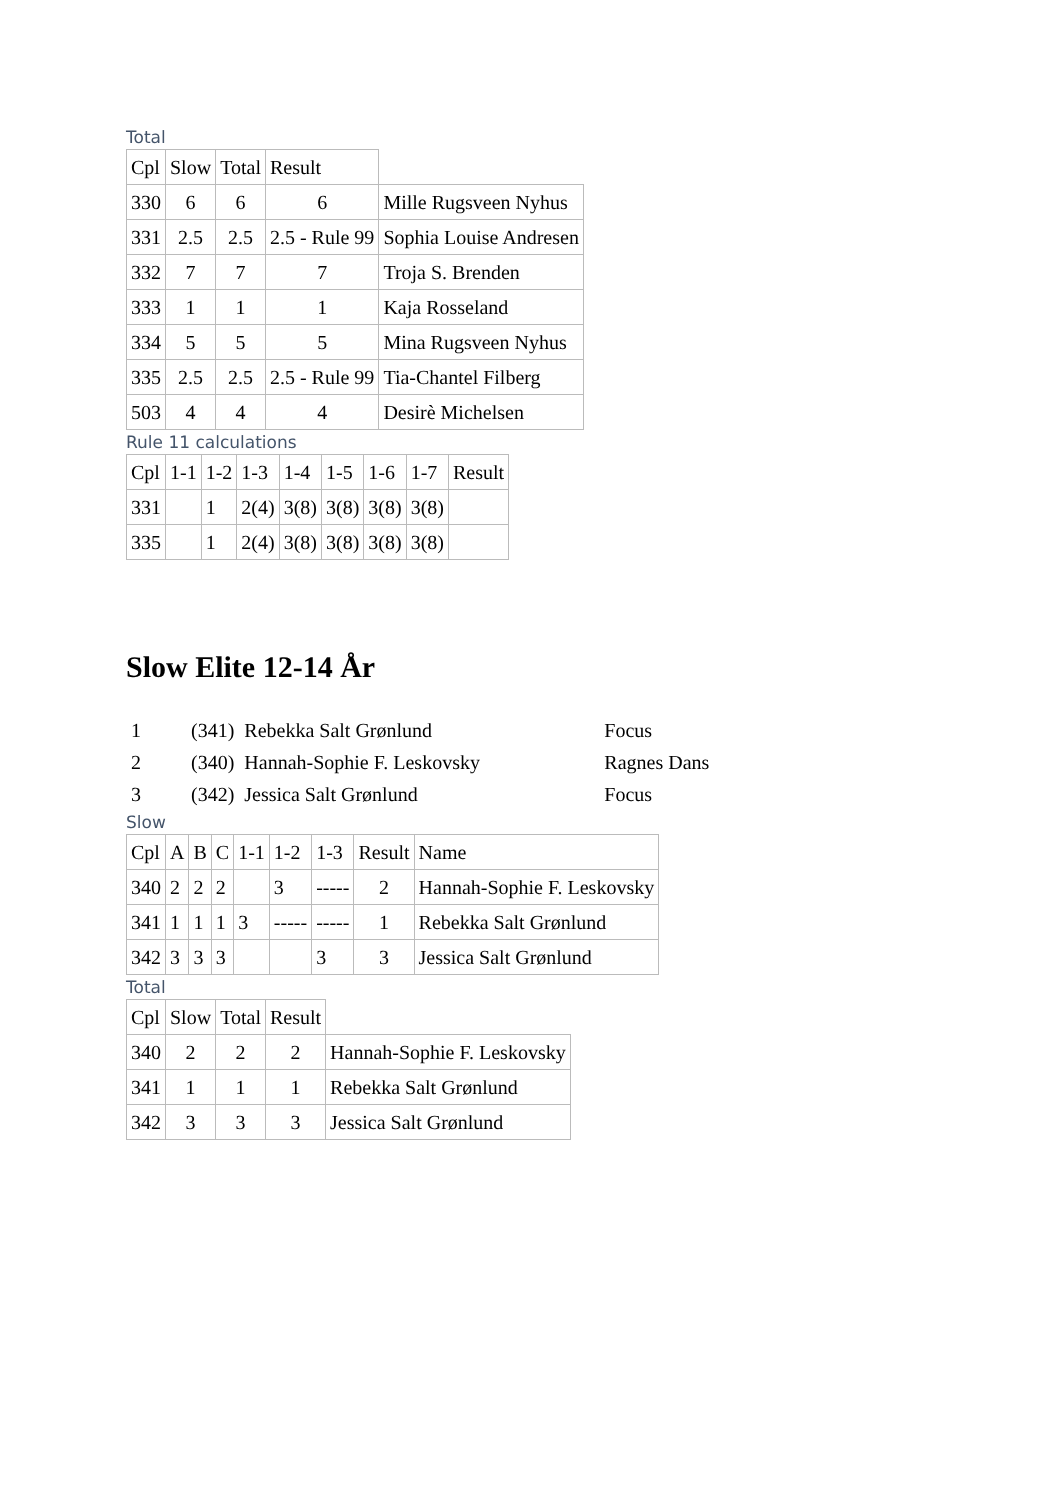Total
| Cpl | Slow | Total | Result | |
| 330 | 6 | 6 | 6 | Mille Rugsveen Nyhus |
| 331 | 2.5 | 2.5 | 2.5 - Rule 99 | Sophia Louise Andresen |
| 332 | 7 | 7 | 7 | Troja S. Brenden |
| 333 | 1 | 1 | 1 | Kaja Rosseland |
| 334 | 5 | 5 | 5 | Mina Rugsveen Nyhus |
| 335 | 2.5 | 2.5 | 2.5 - Rule 99 | Tia-Chantel Filberg |
| 503 | 4 | 4 | 4 | Desirè Michelsen |
Rule 11 calculations
| Cpl | 1-1 | 1-2 | 1-3 | 1-4 | 1-5 | 1-6 | 1-7 | Result |
| 331 | | 1 | 2(4) | 3(8) | 3(8) | 3(8) | 3(8) | |
| 335 | | 1 | 2(4) | 3(8) | 3(8) | 3(8) | 3(8) | |
Slow Elite 12-14 År
| 1 | (341) | Rebekka Salt Grønlund | Focus |
| 2 | (340) | Hannah-Sophie F. Leskovsky | Ragnes Dans |
| 3 | (342) | Jessica Salt Grønlund | Focus |
Slow
| Cpl | A | B | C | 1-1 | 1-2 | 1-3 | Result | Name |
| 340 | 2 | 2 | 2 | | 3 | ----- | 2 | Hannah-Sophie F. Leskovsky |
| 341 | 1 | 1 | 1 | 3 | ----- | ----- | 1 | Rebekka Salt Grønlund |
| 342 | 3 | 3 | 3 | | | 3 | 3 | Jessica Salt Grønlund |
Total
| Cpl | Slow | Total | Result | |
| 340 | 2 | 2 | 2 | Hannah-Sophie F. Leskovsky |
| 341 | 1 | 1 | 1 | Rebekka Salt Grønlund |
| 342 | 3 | 3 | 3 | Jessica Salt Grønlund |